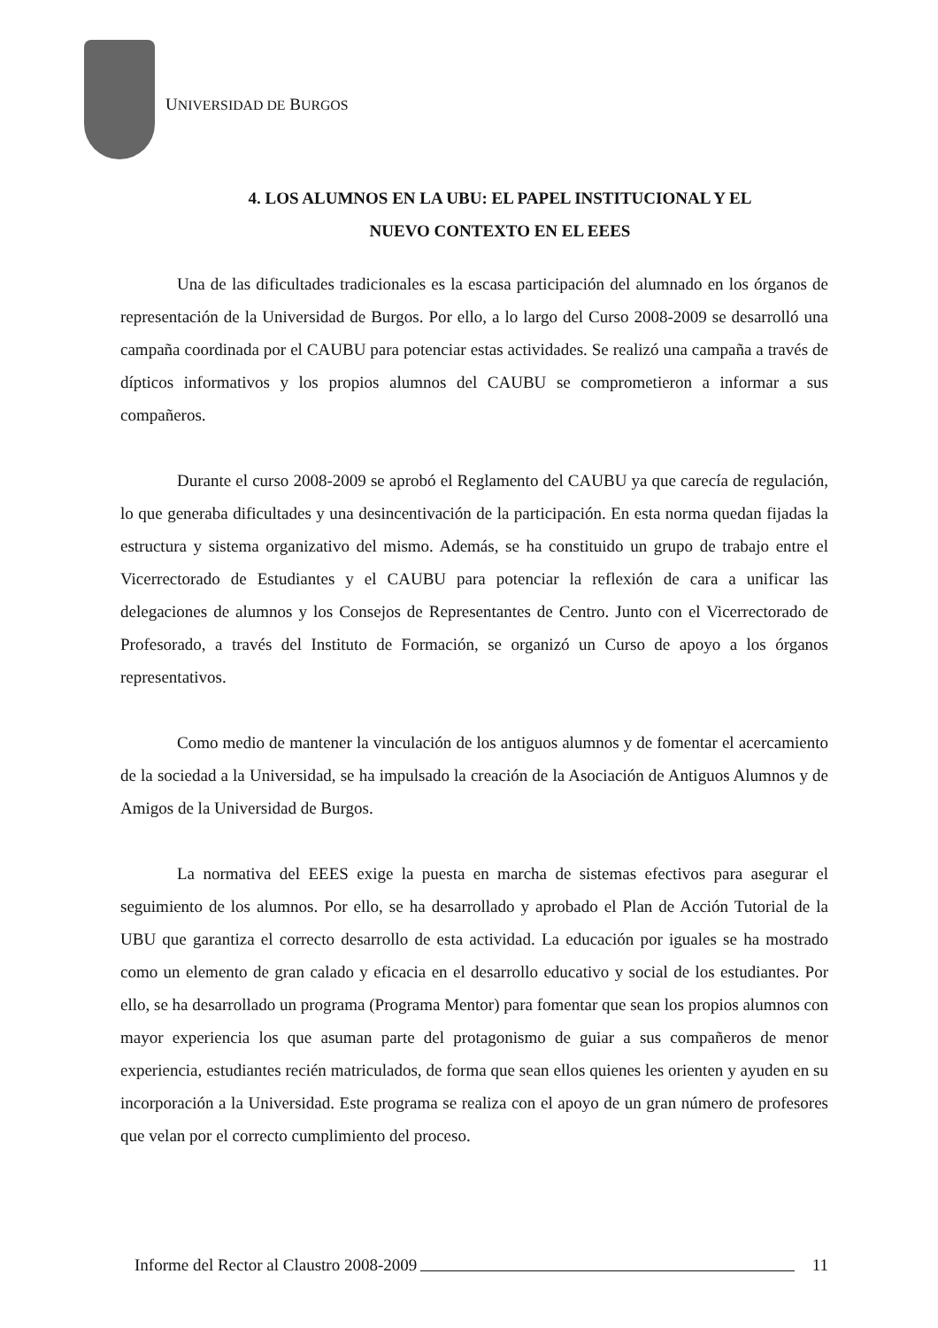UNIVERSIDAD DE BURGOS
4. LOS ALUMNOS EN LA UBU: EL PAPEL INSTITUCIONAL Y EL
NUEVO CONTEXTO EN EL EEES
Una de las dificultades tradicionales es la escasa participación del alumnado en los órganos de representación de la Universidad de Burgos. Por ello, a lo largo del Curso 2008-2009 se desarrolló una campaña coordinada por el CAUBU para potenciar estas actividades. Se realizó una campaña a través de dípticos informativos y los propios alumnos del CAUBU se comprometieron a informar a sus compañeros.
Durante el curso 2008-2009 se aprobó el Reglamento del CAUBU ya que carecía de regulación, lo que generaba dificultades y una desincentivación de la participación. En esta norma quedan fijadas la estructura y sistema organizativo del mismo. Además, se ha constituido un grupo de trabajo entre el Vicerrectorado de Estudiantes y el CAUBU para potenciar la reflexión de cara a unificar las delegaciones de alumnos y los Consejos de Representantes de Centro. Junto con el Vicerrectorado de Profesorado, a través del Instituto de Formación, se organizó un Curso de apoyo a los órganos representativos.
Como medio de mantener la vinculación de los antiguos alumnos y de fomentar el acercamiento de la sociedad a la Universidad, se ha impulsado la creación de la Asociación de Antiguos Alumnos y de Amigos de la Universidad de Burgos.
La normativa del EEES exige la puesta en marcha de sistemas efectivos para asegurar el seguimiento de los alumnos. Por ello, se ha desarrollado y aprobado el Plan de Acción Tutorial de la UBU que garantiza el correcto desarrollo de esta actividad. La educación por iguales se ha mostrado como un elemento de gran calado y eficacia en el desarrollo educativo y social de los estudiantes. Por ello, se ha desarrollado un programa (Programa Mentor) para fomentar que sean los propios alumnos con mayor experiencia los que asuman parte del protagonismo de guiar a sus compañeros de menor experiencia, estudiantes recién matriculados, de forma que sean ellos quienes les orienten y ayuden en su incorporación a la Universidad. Este programa se realiza con el apoyo de un gran número de profesores que velan por el correcto cumplimiento del proceso.
Informe del Rector al Claustro 2008-2009 11